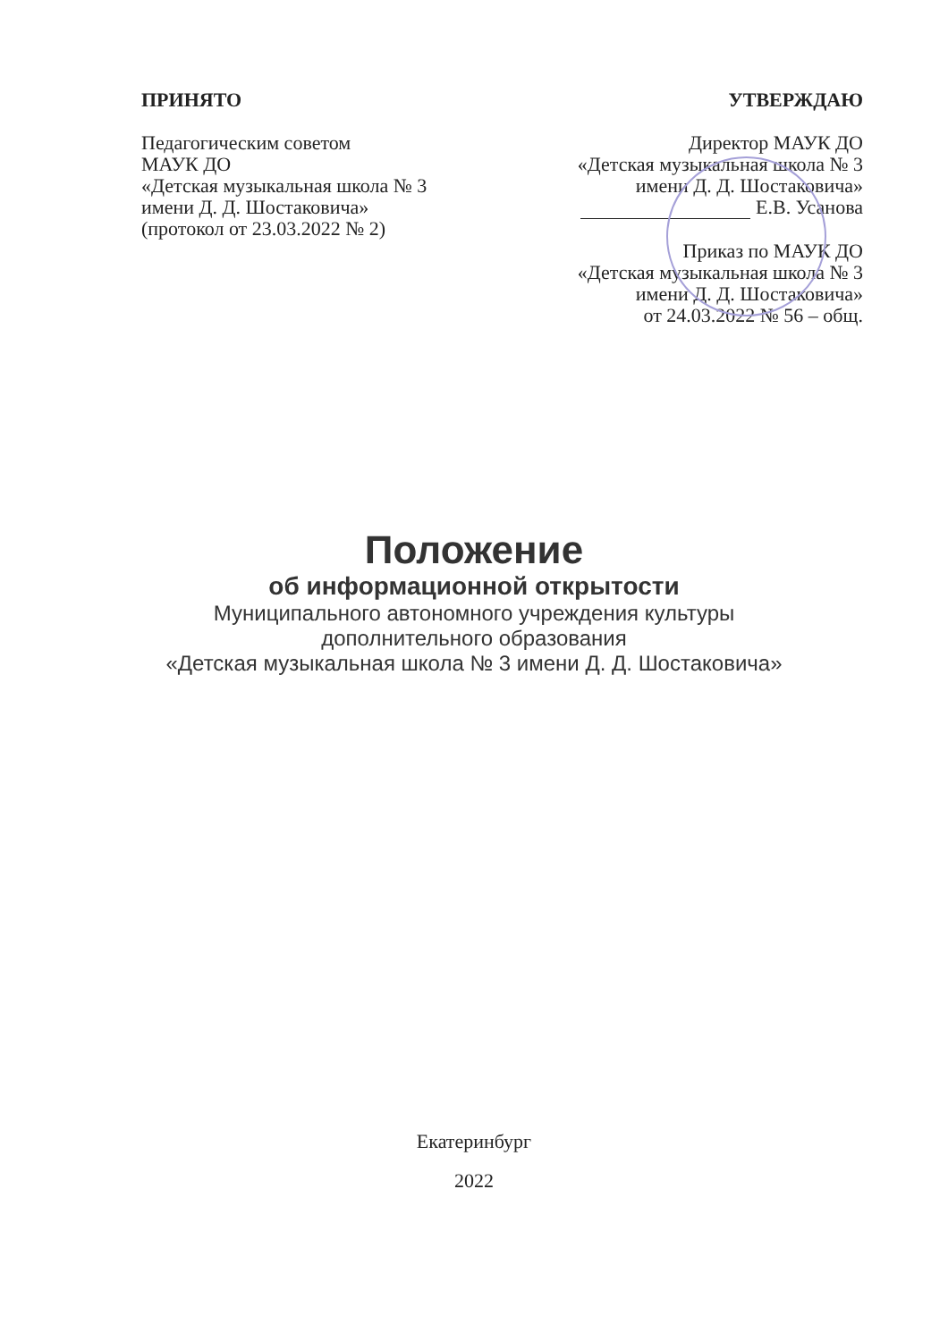ПРИНЯТО
Педагогическим советом
МАУК ДО
«Детская музыкальная школа № 3
имени Д. Д. Шостаковича»
(протокол от 23.03.2022 № 2)
УТВЕРЖДАЮ
Директор МАУК ДО
«Детская музыкальная школа № 3
имени Д. Д. Шостаковича»
Е.В. Усанова
Приказ по МАУК ДО
«Детская музыкальная школа № 3
имени Д. Д. Шостаковича»
от 24.03.2022 № 56 – общ.
Положение
об информационной открытости
Муниципального автономного учреждения культуры
дополнительного образования
«Детская музыкальная школа № 3 имени Д. Д. Шостаковича»
Екатеринбург
2022